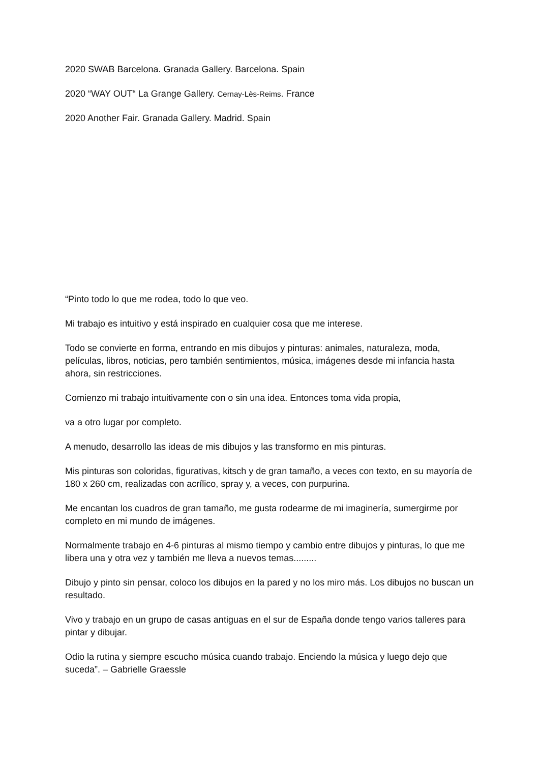2020 SWAB Barcelona. Granada Gallery. Barcelona. Spain
2020 “WAY OUT“ La Grange Gallery. Cernay-Lès-Reims. France
2020 Another Fair. Granada Gallery. Madrid. Spain
“Pinto todo lo que me rodea, todo lo que veo.
Mi trabajo es intuitivo y está inspirado en cualquier cosa que me interese.
Todo se convierte en forma, entrando en mis dibujos y pinturas: animales, naturaleza, moda, películas, libros, noticias, pero también sentimientos, música, imágenes desde mi infancia hasta ahora, sin restricciones.
Comienzo mi trabajo intuitivamente con o sin una idea. Entonces toma vida propia,
va a otro lugar por completo.
A menudo, desarrollo las ideas de mis dibujos y las transformo en mis pinturas.
Mis pinturas son coloridas, figurativas, kitsch y de gran tamaño, a veces con texto, en su mayoría de 180 x 260 cm, realizadas con acrílico, spray y, a veces, con purpurina.
Me encantan los cuadros de gran tamaño, me gusta rodearme de mi imaginería, sumergirme por completo en mi mundo de imágenes.
Normalmente trabajo en 4-6 pinturas al mismo tiempo y cambio entre dibujos y pinturas, lo que me libera una y otra vez y también me lleva a nuevos temas.........
Dibujo y pinto sin pensar, coloco los dibujos en la pared y no los miro más. Los dibujos no buscan un resultado.
Vivo y trabajo en un grupo de casas antiguas en el sur de España donde tengo varios talleres para pintar y dibujar.
Odio la rutina y siempre escucho música cuando trabajo. Enciendo la música y luego dejo que suceda”. – Gabrielle Graessle